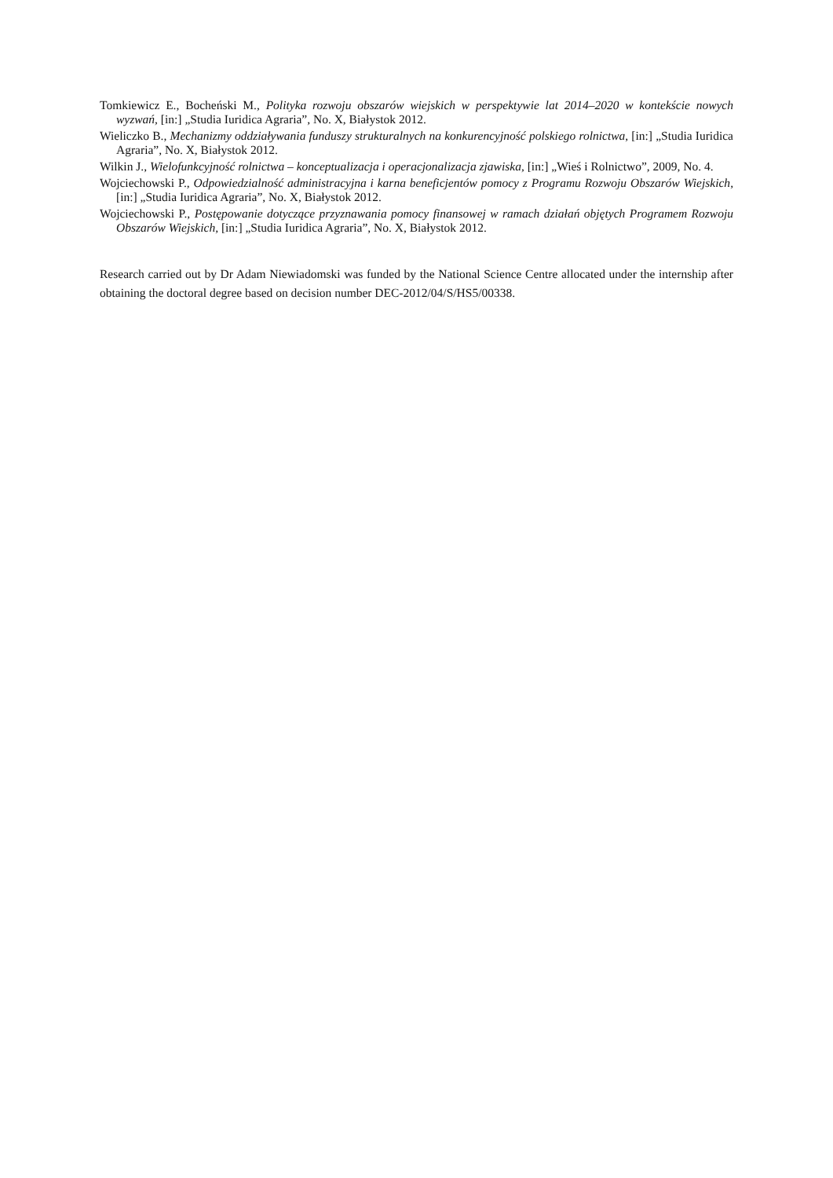Tomkiewicz E., Bocheński M., Polityka rozwoju obszarów wiejskich w perspektywie lat 2014–2020 w kontekście nowych wyzwań, [in:] „Studia Iuridica Agraria”, No. X, Białystok 2012.
Wieliczko B., Mechanizmy oddziaływania funduszy strukturalnych na konkurencyjność polskiego rolnictwa, [in:] „Studia Iuridica Agraria”, No. X, Białystok 2012.
Wilkin J., Wielofunkcyjność rolnictwa – konceptualizacja i operacjonalizacja zjawiska, [in:] „Wieś i Rolnictwo”, 2009, No. 4.
Wojciechowski P., Odpowiedzialność administracyjna i karna beneficjentów pomocy z Programu Rozwoju Obszarów Wiejskich, [in:] „Studia Iuridica Agraria”, No. X, Białystok 2012.
Wojciechowski P., Postępowanie dotyczące przyznawania pomocy finansowej w ramach działań objętych Programem Rozwoju Obszarów Wiejskich, [in:] „Studia Iuridica Agraria”, No. X, Białystok 2012.
Research carried out by Dr Adam Niewiadomski was funded by the National Science Centre allocated under the internship after obtaining the doctoral degree based on decision number DEC-2012/04/S/HS5/00338.